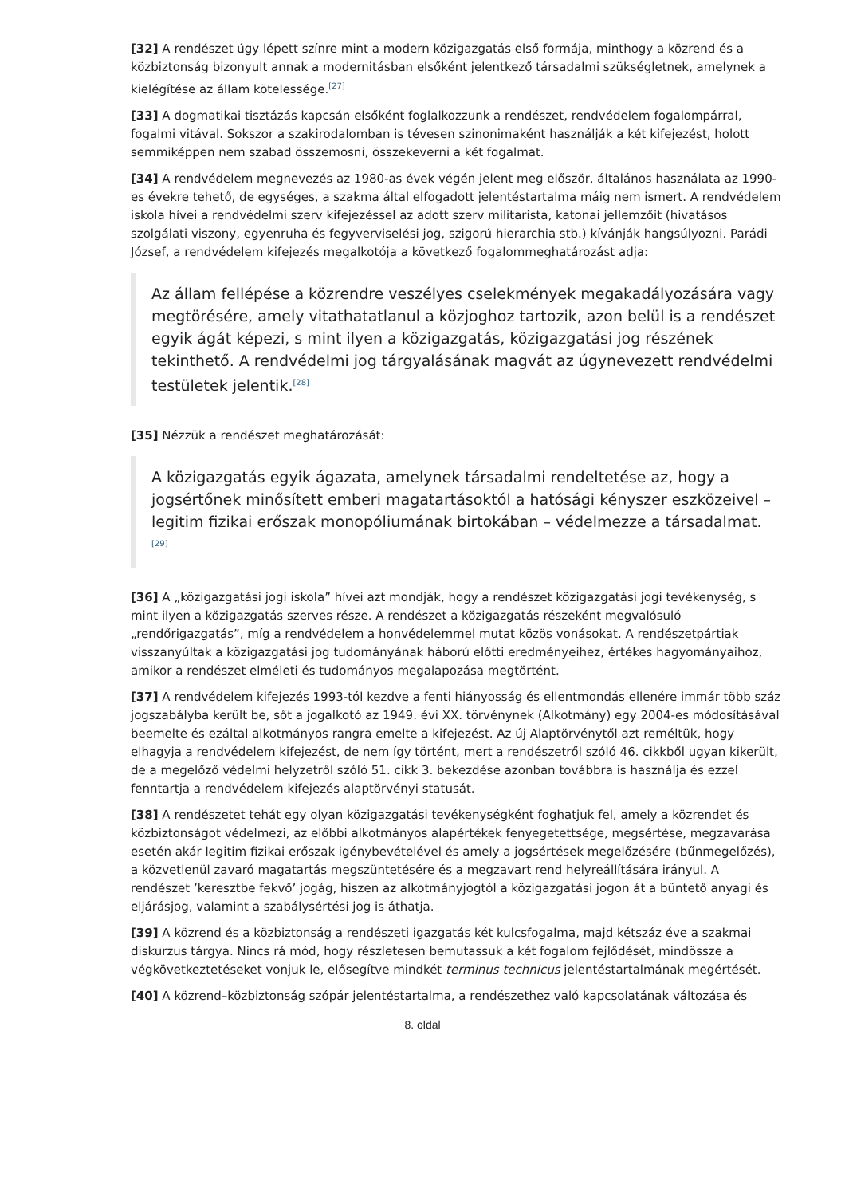[32] A rendészet úgy lépett színre mint a modern közigazgatás első formája, minthogy a közrend és a közbiztonság bizonyult annak a modernitásban elsőként jelentkező társadalmi szükségletnek, amelynek a kielégítése az állam kötelessége.<sup>[27]</sup>
[33] A dogmatikai tisztázás kapcsán elsőként foglalkozzunk a rendészet, rendvédelem fogalompárral, fogalmi vitával. Sokszor a szakirodalomban is tévesen szinonimaként használják a két kifejezést, holott semmiképpen nem szabad összemosni, összekeverni a két fogalmat.
[34] A rendvédelem megnevezés az 1980-as évek végén jelent meg először, általános használata az 1990-es évekre tehető, de egységes, a szakma által elfogadott jelentéstartalma máig nem ismert. A rendvédelem iskola hívei a rendvédelmi szerv kifejezéssel az adott szerv militarista, katonai jellemzőit (hivatásos szolgálati viszony, egyenruha és fegyverviselési jog, szigorú hierarchia stb.) kívánják hangsúlyozni. Parádi József, a rendvédelem kifejezés megalkotója a következő fogalommeghatározást adja:
Az állam fellépése a közrendre veszélyes cselekmények megakadályozására vagy megtörésére, amely vitathatatlanul a közjoghoz tartozik, azon belül is a rendészet egyik ágát képezi, s mint ilyen a közigazgatás, közigazgatási jog részének tekinthető. A rendvédelmi jog tárgyalásának magvát az úgynevezett rendvédelmi testületek jelentik.<sup>[28]</sup>
[35] Nézzük a rendészet meghatározását:
A közigazgatás egyik ágazata, amelynek társadalmi rendeltetése az, hogy a jogsértőnek minősített emberi magatartásoktól a hatósági kényszer eszközeivel – legitim fizikai erőszak monopóliumának birtokában – védelmezze a társadalmat. <sup>[29]</sup>
[36] A „közigazgatási jogi iskola” hívei azt mondják, hogy a rendészet közigazgatási jogi tevékenység, s mint ilyen a közigazgatás szerves része. A rendészet a közigazgatás részeként megvalósuló „rendőrigazgatás”, míg a rendvédelem a honvédelemmel mutat közös vonásokat. A rendészetpártiak visszanyúltak a közigazgatási jog tudományának háború előtti eredményeihez, értékes hagyományaihoz, amikor a rendészet elméleti és tudományos megalapozása megtörtént.
[37] A rendvédelem kifejezés 1993-tól kezdve a fenti hiányosság és ellentmondás ellenére immár több száz jogszabályba került be, sőt a jogalkotó az 1949. évi XX. törvénynek (Alkotmány) egy 2004-es módosításával beemelte és ezáltal alkotmányos rangra emelte a kifejezést. Az új Alaptörvénytől azt reméltük, hogy elhagyja a rendvédelem kifejezést, de nem így történt, mert a rendészetről szóló 46. cikkből ugyan kikerült, de a megelőző védelmi helyzetről szóló 51. cikk 3. bekezdése azonban továbbra is használja és ezzel fenntartja a rendvédelem kifejezés alaptörvényi statusát.
[38] A rendészetet tehát egy olyan közigazgatási tevékenységként foghatjuk fel, amely a közrendet és közbiztonságot védelmezi, az előbbi alkotmányos alapértékek fenyegetettsége, megsértése, megzavarása esetén akár legitim fizikai erőszak igénybevételével és amely a jogsértések megelőzésére (bűnmegelőzés), a közvetlenül zavaró magatartás megszüntetésére és a megzavart rend helyreállítására irányul. A rendészet ’keresztbe fekvő’ jogág, hiszen az alkotmányjogtól a közigazgatási jogon át a büntető anyagi és eljárásjog, valamint a szabálysértési jog is áthatja.
[39] A közrend és a közbiztonság a rendészeti igazgatás két kulcsfogalma, majd kétszáz éve a szakmai diskurzus tárgya. Nincs rá mód, hogy részletesen bemutassuk a két fogalom fejlődését, mindössze a végkövetkeztetéseket vonjuk le, elősegítve mindkét terminus technicus jelentéstartalmának megértését.
[40] A közrend–közbiztonság szópár jelentéstartalma, a rendészethez való kapcsolatának változása és
8. oldal